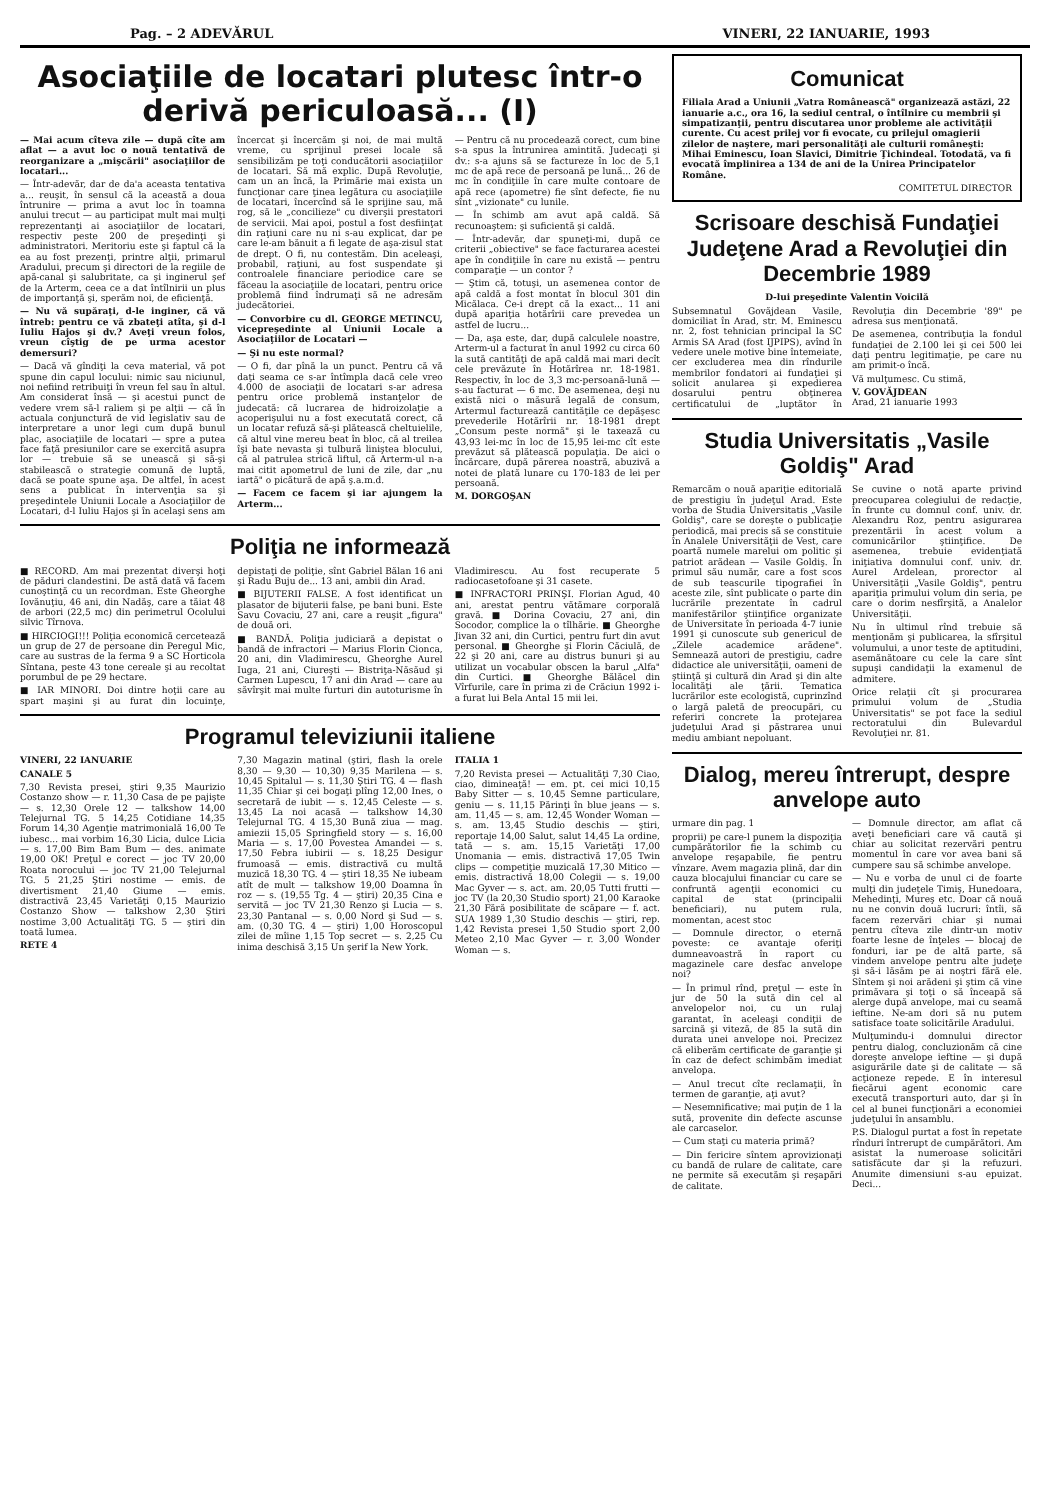Pag. – 2 ADEVĂRUL VINERI, 22 IANUARIE, 1993
Asociaţiile de locatari plutesc într-o derivă periculoasă... (I)
— Mai acum cîteva zile — după cîte am aflat — a avut loc o nouă tentativă de reorganizare a „mişcării" asociaţiilor de locatari...
— Într-adevăr, dar de da'a aceasta tentativa a... reuşit, în sensul că la această a doua întrunire — prima a avut loc în toamna anului trecut — au participat mult mai mulţi reprezentanţi ai asociaţiilor de locatari, respectiv peste 200 de preşedinţi şi administratori. Meritoriu este şi faptul că la ea au fost prezenţi, printre alţii, primarul Aradului, precum şi directori de la regiile de apă-canal şi salubritate, ca şi inginerul şef de la Arterm, ceea ce a dat întîlnirii un plus de importanţă şi, sperăm noi, de eficienţă.
— Nu vă supăraţi, d-le inginer, că vă întreb: pentru ce vă zbateţi atîta, şi d-l Iuliu Hajos şi dv.? Aveţi vreun folos, vreun cîştig de pe urma acestor demersuri?
— Dacă vă gîndiţi la ceva material, vă pot spune din capul locului: nimic sau niciunul, noi nefiind retribuiţi în vreun fel sau în altul. Am considerat însă — şi acestui punct de vedere vrem să-l raliem şi pe alţii — că în actuala conjunctură de vid legislativ sau de interpretare a unor legi cum după bunul plac, asociaţiile de locatari — spre a putea face faţă presiunilor care se exercită asupra lor — trebuie să se unească şi să-şi stabilească o strategie comună de luptă, dacă se poate spune aşa. De altfel, în acest sens a publicat în intervenţia sa şi preşedintele Uniunii Locale a Asociaţiilor de Locatari, d-l Iuliu Hajos şi în acelaşi sens am încercat şi încercăm şi noi, de mai multă vreme, cu sprijinul presei locale să sensibilizăm pe toţi conducătorii asociaţiilor de locatari. Să mă explic. După Revoluţie, cam un an încă, la Primărie mai exista un funcţionar care ţinea legătura cu asociaţiile de locatari, încercînd să le sprijine sau, mă rog, să le „concilieze" cu diverşii prestatori de servicii. Mai apoi, postul a fost desfiinţat din raţiuni care nu ni s-au explicat, dar pe care le-am bănuit a fi legate de aşa-zisul stat de drept. O fi, nu contestăm. Din aceleaşi, probabil, raţiuni, au fost suspendate şi controalele financiare periodice care se făceau la asociaţiile de locatari, pentru orice problemă fiind îndrumaţi să ne adresăm judecătoriei.
— Convorbire cu dl. GEORGE METINCU, vicepreşedinte al Uniunii Locale a Asociaţiilor de Locatari —
— Şi nu este normal?
— O fi, dar pînă la un punct. Pentru că vă daţi seama ce s-ar întîmpla dacă cele vreo 4.000 de asociaţii de locatari s-ar adresa pentru orice problemă instanţelor de judecată: că lucrarea de hidroizolaţie a acoperişului nu a fost executată corect, că un locatar refuză să-şi plătească cheltuielile, că altul vine mereu beat în bloc, că al treilea îşi bate nevasta şi tulbură liniştea blocului, că al patrulea strică liftul, că Arterm-ul n-a mai citit apometrul de luni de zile, dar „nu iartă" o picătură de apă ş.a.m.d.
— Facem ce facem şi iar ajungem la Arterm...
— Pentru că nu procedează corect, cum bine s-a spus la întrunirea amintită. Judecaţi şi dv.: s-a ajuns să se factureze în loc de 5,1 mc de apă rece de persoană pe lună... 26 de mc în condiţiile în care multe contoare de apă rece (apometre) fie sînt defecte, fie nu sînt „vizionate" cu lunile.
— În schimb am avut apă caldă. Să recunoaştem: şi suficientă şi caldă.
— Într-adevăr, dar spuneţi-mi, după ce criterii „obiective" se face facturarea acestei ape în condiţiile în care nu există — pentru comparaţie — un contor ?
— Ştim că, totuşi, un asemenea contor de apă caldă a fost montat în blocul 301 din Micălaca. Ce-i drept că la exact... 11 ani după apariţia hotărîrii care prevedea un astfel de lucru...
— Da, aşa este, dar, după calculele noastre, Arterm-ul a facturat în anul 1992 cu circa 60 la sută cantităţi de apă caldă mai mari decît cele prevăzute în Hotărîrea nr. 18-1981. Respectiv, în loc de 3,3 mc-persoană-lună — s-au facturat — 6 mc. De asemenea, deşi nu există nici o măsură legală de consum, Artermul facturează cantităţile ce depăşesc prevederile Hotărîrii nr. 18-1981 drept „Consum peste normă" şi le taxează cu 43,93 lei-mc în loc de 15,95 lei-mc cît este prevăzut să plătească populaţia. De aici o încărcare, după părerea noastră, abuzivă a notei de plată lunare cu 170-183 de lei per persoană.
M. DORGOŞAN
Poliţia ne informează
■ RECORD. Am mai prezentat diverşi hoţi de păduri clandestini. De astă dată vă facem cunoştinţă cu un recordman. Este Gheorghe Iovănuţiu, 46 ani, din Nadăş, care a tăiat 48 de arbori (22,5 mc) din perimetrul Ocolului silvic Tîrnova.
■ HIRCIOGI!!! Poliţia economică cercetează un grup de 27 de persoane din Peregul Mic, care au sustras de la ferma 9 a SC Horticola Sîntana, peste 43 tone cereale şi au recoltat porumbul de pe 29 hectare.
■ IAR MINORI. Doi dintre hoţii care au spart maşini şi au furat din locuinţe, depistaţi de poliţie, sînt Gabriel Bălan 16 ani şi Radu Buju de... 13 ani, ambii din Arad.
■ BIJUTERII FALSE. A fost identificat un plasator de bijuterii false, pe bani buni. Este Savu Covaciu, 27 ani, care a reuşit „figura" de două ori.
■ BANDĂ. Poliţia judiciară a depistat o bandă de infractori — Marius Florin Cionca, 20 ani, din Vladimirescu, Gheorghe Aurel Iuga, 21 ani, Ciureşti — Bistriţa-Năsăud şi Carmen Lupescu, 17 ani din Arad — care au săvîrşit mai multe furturi din autoturisme în Vladimirescu. Au fost recuperate 5 radiocasetofoane şi 31 casete.
■ INFRACTORI PRINŞI. Florian Agud, 40 ani, arestat pentru vătămare corporală gravă. ■ Dorina Covaciu, 27 ani, din Socodor, complice la o tîlhărie. ■ Gheorghe Jivan 32 ani, din Curtici, pentru furt din avut personal. ■ Gheorghe şi Florin Căciulă, de 22 şi 20 ani, care au distrus bunuri şi au utilizat un vocabular obscen la barul „Alfa" din Curtici. ■ Gheorghe Bălăcel din Vîrfurile, care în prima zi de Crăciun 1992 i-a furat lui Bela Antal 15 mii lei.
Programul televiziunii italiene
VINERI, 22 IANUARIE
CANALE 5
7,30 Revista presei, ştiri 9,35 Maurizio Costanzo show — r. 11,30 Casa de pe pajişte — s. 12,30 Orele 12 — talkshow 14,00 Telejurnal TG. 5 14,25 Cotidiane 14,35 Forum 14,30 Agenţie matrimonială 16,00 Te iubesc... mai vorbim 16,30 Licia, dulce Licia — s. 17,00 Bim Bam Bum — des. animate 19,00 OK! Preţul e corect — joc TV 20,00 Roata norocului — joc TV 21,00 Telejurnal TG. 5 21,25 Ştiri nostime — emis. de divertisment 21,40 Giume — emis. distractivă 23,45 Varietăţi 0,15 Maurizio Costanzo Show — talkshow 2,30 Ştiri nostime 3,00 Actualităţi TG. 5 — ştiri din toată lumea.
RETE 4
7,30 Magazin matinal (ştiri, flash la orele 8,30 — 9,30 — 10,30) 9,35 Marilena — s. 10,45 Spitalul — s. 11,30 Ştiri TG. 4 — flash 11,35 Chiar şi cei bogaţi plîng 12,00 Ines, o secretară de iubit — s. 12,45 Celeste — s. 13,45 La noi acasă — talkshow 14,30 Telejurnal TG. 4 15,30 Bună ziua — mag. amiezii 15,05 Springfield story — s. 16,00 Maria — s. 17,00 Povestea Amandei — s. 17,50 Febra iubirii — s. 18,25 Desigur frumoasă — emis. distractivă cu multă muzică 18,30 TG. 4 — ştiri 18,35 Ne iubeam atît de mult — talkshow 19,00 Doamna în roz — s. (19,55 Tg. 4 — ştiri) 20,35 Cina e servită — joc TV 21,30 Renzo şi Lucia — s. 23,30 Pantanal — s. 0,00 Nord şi Sud — s. am. (0,30 TG. 4 — ştiri) 1,00 Horoscopul zilei de mîine 1,15 Top secret — s. 2,25 Cu inima deschisă 3,15 Un şerif la New York.
ITALIA 1
7,20 Revista presei — Actualităţi 7,30 Ciao, ciao, dimineaţă! — em. pt. cei mici 10,15 Baby Sitter — s. 10,45 Semne particulare, geniu — s. 11,15 Părinţi în blue jeans — s. am. 11,45 — s. am. 12,45 Wonder Woman — s. am. 13,45 Studio deschis — ştiri, reportaje 14,00 Salut, salut 14,45 La ordine, tată — s. am. 15,15 Varietăţi 17,00 Unomania — emis. distractivă 17,05 Twin clips — competiţie muzicală 17,30 Mitico — emis. distractivă 18,00 Colegii — s. 19,00 Mac Gyver — s. act. am. 20,05 Tutti frutti — joc TV (la 20,30 Studio sport) 21,00 Karaoke 21,30 Fără posibilitate de scăpare — f. act. SUA 1989 1,30 Studio deschis — ştiri, rep. 1,42 Revista presei 1,50 Studio sport 2,00 Meteo 2,10 Mac Gyver — r. 3,00 Wonder Woman — s.
Comunicat
Filiala Arad a Uniunii „Vatra Românească" organizează astăzi, 22 ianuarie a.c., ora 16, la sediul central, o întîlnire cu membrii şi simpatizanţii, pentru discutarea unor probleme ale activităţii curente. Cu acest prilej vor fi evocate, cu prilejul omagierii zilelor de naştere, mari personalităţi ale culturii româneşti: Mihai Eminescu, Ioan Slavici, Dimitrie Ţichindeal. Totodată, va fi evocată împlinirea a 134 de ani de la Unirea Principatelor Române.
COMITETUL DIRECTOR
Scrisoare deschisă Fundaţiei Judeţene Arad a Revoluţiei din Decembrie 1989
D-lui preşedinte Valentin Voicilă
Subsemnatul Govăjdean Vasile, domiciliat în Arad, str. M. Eminescu nr. 2, fost tehnician principal la SC Armis SA Arad (fost IJPIPS), avînd în vedere unele motive bine întemeiate, cer excluderea mea din rîndurile membrilor fondatori ai fundaţiei şi solicit anularea şi expedierea dosarului pentru obţinerea certificatului de „luptător în Revoluţia din Decembrie '89" pe adresa sus menţionată.
De asemenea, contribuţia la fondul fundaţiei de 2.100 lei şi cei 500 lei daţi pentru legitimaţie, pe care nu am primit-o încă.
Vă mulţumesc. Cu stimă,
V. GOVĂJDEAN
Arad, 21 ianuarie 1993
Studia Universitatis „Vasile Goldiş" Arad
Remarcăm o nouă apariţie editorială de prestigiu în judeţul Arad. Este vorba de Studia Universitatis „Vasile Goldiş", care se doreşte o publicaţie periodică, mai precis să se constituie în Analele Universităţii de Vest, care poartă numele marelui om politic şi patriot arădean — Vasile Goldiş. În primul său număr, care a fost scos de sub teascurile tipografiei în aceste zile, sînt publicate o parte din lucrările prezentate în cadrul manifestărilor ştiinţifice organizate de Universitate în perioada 4-7 iunie 1991 şi cunoscute sub genericul de „Zilele academice arădene". Semnează autori de prestigiu, cadre didactice ale universităţii, oameni de ştiinţă şi cultură din Arad şi din alte localităţi ale ţării. Tematica lucrărilor este ecologistă, cuprinzînd o largă paletă de preocupări, cu referiri concrete la protejarea judeţului Arad şi păstrarea unui mediu ambiant nepoluant.
Se cuvine o notă aparte privind preocuparea colegiului de redacţie, în frunte cu domnul conf. univ. dr. Alexandru Roz, pentru asigurarea prezentării în acest volum a comunicărilor ştiinţifice. De asemenea, trebuie evidenţiată iniţiativa domnului conf. univ. dr. Aurel Ardelean, prorector al Universităţii „Vasile Goldiş", pentru apariţia primului volum din seria, pe care o dorim nesfîrşită, a Analelor Universităţii.
Nu în ultimul rînd trebuie să menţionăm şi publicarea, la sfîrşitul volumului, a unor teste de aptitudini, asemănătoare cu cele la care sînt supuşi candidaţii la examenul de admitere.
Orice relaţii cît şi procurarea primului volum de „Studia Universitatis" se pot face la sediul rectoratului din Bulevardul Revoluţiei nr. 81.
Dialog, mereu întrerupt, despre anvelope auto
urmare din pag. 1
proprii) pe care-l punem la dispoziţia cumpărătorilor fie la schimb cu anvelope reşapabile, fie pentru vînzare. Avem magazia plină, dar din cauza blocajului financiar cu care se confruntă agenţii economici cu capital de stat (principalii beneficiari), nu putem rula, momentan, acest stoc
— Domnule director, o eternă poveste: ce avantaje oferiţi dumneavoastră în raport cu magazinele care desfac anvelope noi?
— În primul rînd, preţul — este în jur de 50 la sută din cel al anvelopelor noi, cu un rulaj garantat, în aceleaşi condiţii de sarcină şi viteză, de 85 la sută din durata unei anvelope noi. Precizez că eliberăm certificate de garanţie şi în caz de defect schimbăm imediat anvelopa.
— Anul trecut cîte reclamaţii, în termen de garanţie, aţi avut?
— Nesemnificative; mai puţin de 1 la sută, provenite din defecte ascunse ale carcaselor.
— Cum staţi cu materia primă?
— Din fericire sîntem aprovizionaţi cu bandă de rulare de calitate, care ne permite să executăm şi reşapări de calitate.
— Domnule director, am aflat că aveţi beneficiari care vă caută şi chiar au solicitat rezervări pentru momentul în care vor avea bani să cumpere sau să schimbe anvelope.
— Nu e vorba de unul ci de foarte mulţi din judeţele Timiş, Hunedoara, Mehedinţi, Mureş etc. Doar că nouă nu ne convin două lucruri: întîi, să facem rezervări chiar şi numai pentru cîteva zile dintr-un motiv foarte lesne de înţeles — blocaj de fonduri, iar pe de altă parte, să vindem anvelope pentru alte judeţe şi să-i lăsăm pe ai noştri fără ele. Sîntem şi noi arădeni şi ştim că vine primăvara şi toţi o să înceapă să alerge după anvelope, mai cu seamă ieftine. Ne-am dori să nu putem satisface toate solicitările Aradului.
Mulţumindu-i domnului director pentru dialog, concluzionăm că cine doreşte anvelope ieftine — şi după asigurările date şi de calitate — să acţioneze repede. E în interesul fiecărui agent economic care execută transporturi auto, dar şi în cel al bunei funcţionări a economiei judeţului în ansamblu.
P.S. Dialogul purtat a fost în repetate rînduri întrerupt de cumpărători. Am asistat la numeroase solicitări satisfăcute dar şi la refuzuri. Anumite dimensiuni s-au epuizat. Deci...